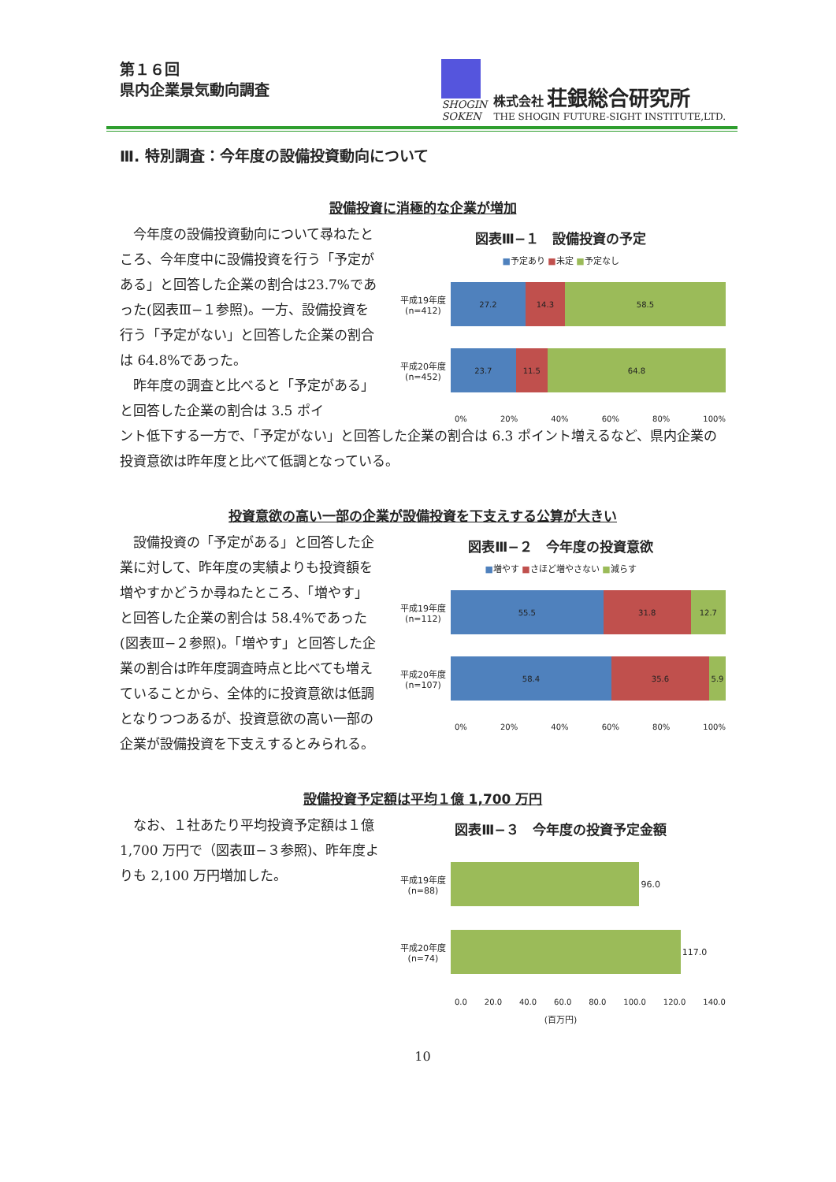第１６回
県内企業景気動向調査
SHOGIN
SOKEN
株式会社 荘銀総合研究所
THE SHOGIN FUTURE-SIGHT INSTITUTE,LTD.
Ⅲ. 特別調査：今年度の設備投資動向について
設備投資に消極的な企業が増加
　今年度の設備投資動向について尋ねたところ、今年度中に設備投資を行う「予定がある」と回答した企業の割合は23.7%であった(図表Ⅲ−１参照)。一方、設備投資を行う「予定がない」と回答した企業の割合は 64.8%であった。
　昨年度の調査と比べると「予定がある」と回答した企業の割合は 3.5 ポイ
図表Ⅲ−１　設備投資の予定
■予定あり ■未定 ■予定なし
平成19年度
(n=412)
27.2 14.3 58.5
平成20年度
(n=452)
23.7 11.5 64.8
0% 20% 40% 60% 80% 100%
ント低下する一方で、「予定がない」と回答した企業の割合は 6.3 ポイント増えるなど、県内企業の投資意欲は昨年度と比べて低調となっている。
投資意欲の高い一部の企業が設備投資を下支えする公算が大きい
　設備投資の「予定がある」と回答した企業に対して、昨年度の実績よりも投資額を増やすかどうか尋ねたところ、「増やす」と回答した企業の割合は 58.4%であった (図表Ⅲ−２参照)。「増やす」と回答した企業の割合は昨年度調査時点と比べても増えていることから、全体的に投資意欲は低調となりつつあるが、投資意欲の高い一部の企業が設備投資を下支えするとみられる。
図表Ⅲ−２　今年度の投資意欲
■増やす ■さほど増やさない ■減らす
平成19年度
(n=112)
55.5 31.8 12.7
平成20年度
(n=107)
58.4 35.6 5.9
0% 20% 40% 60% 80% 100%
設備投資予定額は平均１億 1,700 万円
　なお、１社あたり平均投資予定額は１億 1,700 万円で（図表Ⅲ−３参照)、昨年度よりも 2,100 万円増加した。
図表Ⅲ−３　今年度の投資予定金額
平成19年度
(n=88)
96.0
平成20年度
(n=74)
117.0
0.0 20.0 40.0 60.0 80.0 100.0 120.0 140.0
(百万円)
10